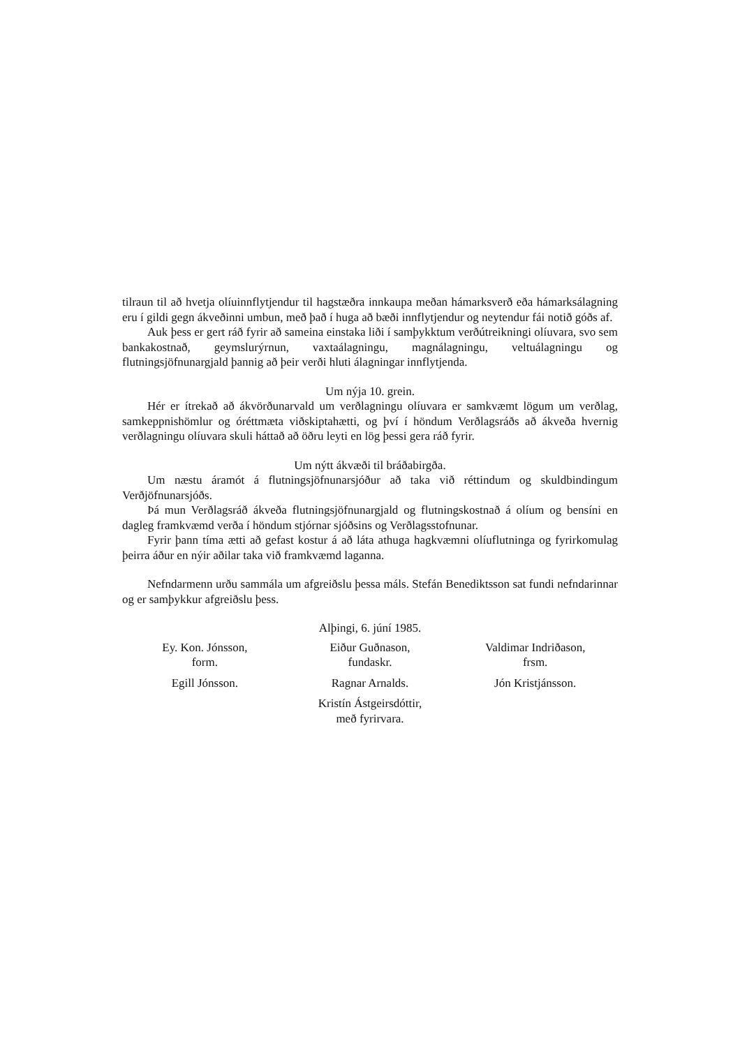tilraun til að hvetja olíuinnflytjendur til hagstæðra innkaupa meðan hámarksverð eða hámarksálagning eru í gildi gegn ákveðinni umbun, með það í huga að bæði innflytjendur og neytendur fái notið góðs af.
Auk þess er gert ráð fyrir að sameina einstaka liði í samþykktum verðútreikningi olíuvara, svo sem bankakostnað, geymslurýrnun, vaxtaálagningu, magnálagningu, veltuálagningu og flutningsjöfnunargjald þannig að þeir verði hluti álagningar innflytjenda.
Um nýja 10. grein.
Hér er ítrekað að ákvörðunarvald um verðlagningu olíuvara er samkvæmt lögum um verðlag, samkeppnishömlur og óréttmæta viðskiptahætti, og því í höndum Verðlagsráðs að ákveða hvernig verðlagningu olíuvara skuli háttað að öðru leyti en lög þessi gera ráð fyrir.
Um nýtt ákvæði til bráðabirgða.
Um næstu áramót á flutningsjöfnunarsjóður að taka við réttindum og skuldbindingum Verðjöfnunarsjóðs.
Þá mun Verðlagsráð ákveða flutningsjöfnunargjald og flutningskostnað á olíum og bensíni en dagleg framkvæmd verða í höndum stjórnar sjóðsins og Verðlagsstofnunar.
Fyrir þann tíma ætti að gefast kostur á að láta athuga hagkvæmni olíuflutninga og fyrirkomulag þeirra áður en nýir aðilar taka við framkvæmd laganna.
Nefndarmenn urðu sammála um afgreiðslu þessa máls. Stefán Benediktsson sat fundi nefndarinnar og er samþykkur afgreiðslu þess.
Alþingi, 6. júní 1985.
Ey. Kon. Jónsson,
form.
Eiður Guðnason,
fundaskr.
Valdimar Indriðason,
frsm.
Egill Jónsson.
Ragnar Arnalds.
Jón Kristjánsson.
Kristín Ástgeirsdóttir,
með fyrirvara.